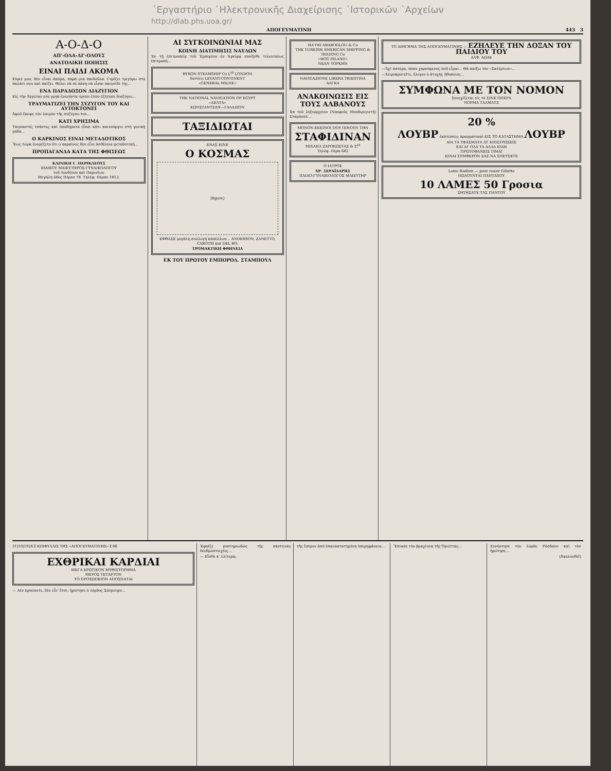᾿Εργαστήριο ᾿Ηλεκτρονικῆς Διαχείρισης ῾Ιστορικῶν ᾿Αρχείων
http://dlab.phs.uoa.gr/
ΑΠΟΓΕΥΜΑΤΙΝΗ 443 3
Α-Ο-Δ-Ο
ΑΠ'-ΟΛΑ-ΔΙ'-ΟΛΟΥΣ
ΑΝΑΤΟΛΙΚΗ ΠΟΙΗΣΙΣ
ΕΙΝΑΙ ΠΑΙΔΙ ΑΚΟΜΑ
Κύριέ μου, δὲν εἶναι ἀκόμα, παρὰ μιὰ παιδοῦλα. Γυρίζει τριγύρω στὸ παλάτι σου καὶ παίζει. Θέλει νὰ σὲ κάνῃ νὰ εἶσαι παιγνίδι της...
ΕΝΑ ΠΑΡΑΔΟΞΟΝ ΔΙΑΖΥΓΙΟΝ
Εἰς τὴν Ἀγγλίαν μία γρηὰ ἐνενήντα τριῶν ἐτῶν ἐζήτησε διαζύγιο...
ΤΡΑΥΜΑΤΙΖΕΙ ΤΗΝ ΣΥΖΥΓΟΝ ΤΟΥ ΚΑΙ ΑΥΤΟΚΤΟΝΕΙ
Ἀφοῦ ἔκοψε τὸν λαιμὸν τῆς συζύγου του...
ΚΑΤΙ ΧΡΗΣΙΜΑ
Ταιριαστές τσάντες καὶ ὑποδήματα εἶναι κάτι καινούργιο στὴ γενικὴ μόδα...
Ο ΚΑΡΚΙΝΟΣ ΕΙΝΑΙ ΜΕΤΑΔΟΤΙΚΟΣ
Ἕως τώρα ἐνομίζετο ὅτι ὁ καρκίνος δὲν εἶνε ἀσθένεια μεταδοτική...
ΠΡΟΠΑΓΑΝΔΑ ΚΑΤΑ ΤΗΣ ΦΘΙΣΕΩΣ
ΚΛΙΝΙΚΗ Γ. ΠΕΡΙΚΛΕΟΥΣ
ΕΙΔΙΚΟΥ ΜΑΙΕΥΤΗΡΟΣ-ΓΥΝΑΙΚΟΛΟΓΟΥ
τοῦ Λονδίνου καὶ Παρισίων
Μεγάλη ὁδὸς Πέραν 78. Τηλέφ. Πέραν 1812.
ΑΙ ΣΥΓΚΟΙΝΩΝΙΑΙ ΜΑΣ
ΚΟΙΝΗ ΔΙΑΤΙΜΗΣΙΣ ΝΑΥΛΩΝ
Ἐν τῇ ἐπιτροπείᾳ τοῦ Ἐμπορίου ἐν Ἀγκύρᾳ συνῆλθε τελευταίως ἐπιτροπὴ...
BYRON STEAMSHIP Co L<sup>td</sup> LONDON
Service LEVANT-CONTINENT
«GENERAL MILNE»
THE NATIONAL NAVIGATION OF EGYPT
«ΔΕΛΤΑ»
ΚΩΝΣΤΑΝΤΖΑΝ—ΓΑΛΑΖΙΟΝ
ΤΑΞΙΔΙΩΤΑΙ
ΕΝΑΣ ΕΙΝΕ
Ο ΚΟΣΜΑΣ
[figure]
ΕΦΘΑΣΕ μεγάλη συλλογὴ καπέλλων... ANDERSON, ZANETTO, CAROTSI καὶ DEL BO.
ΤΡΟΜΑΚΤΙΚΗ ΦΘΗΝΕΙΑ
ΕΚ ΤΟΥ ΠΡΩΤΟΥ ΕΜΠΟΡΟΔ. ΣΤΑΜΠΟΥΛ
HA'I'RI ARABOGLOU & Co
THE TURKISH AMERICAN SHIPPING & TRADING Co
«HOG ISLAND»
ΝΕΑΝ ΥΟΡΚΗΝ
NAVIGAZIONE LIBERA TRIESTINA
ΑΛΓΚΑ
ΑΝΑΚΟΙΝΩΣΙΣ ΕΙΣ ΤΟΥΣ ΑΛΒΑΝΟΥΣ
Ἐκ τοῦ ληξιαρχείου (Νουφοὺς Μουδιριγιετὴ) Σταμπούλ...
ΜΟΝΟΝ ΕΚΕΙΝΟΙ ΠΟΥ ΠΙΝΟΥΝ ΤΗΝ
ΣΤΑΦΙΔΙΝΑΝ
ΜΙΧΑΗΛ ΖΑΡΟΚΩΣΤΑΣ & Σ<sup>ΙΑ</sup>
Τηλέφ. Πέρα 682
Ο ΙΑΤΡΟΣ
ΧΡ. ΣΕΡΑΪΔΑΡΗΣ
ΠΑΙΔΟ-ΓΥΝΑΙΚΟΛΟΓΟΣ ΜΑΙΕΥΤΗΡ
ΤΟ ΔΙΗΓΗΜΑ ΤΗΣ ΑΠΟΓΕΥΜΑΤΙΝΗΣ — ΕΖΗΛΕΥΕ ΤΗΝ ΔΟΞΑΝ ΤΟΥ ΠΑΙΔΙΟΥ ΤΟΥ
ΑΛΦ. ΔΩΔΕ
—Ἄχ! πατέρα, πόσο χαρούμενος ποῦ εἶμαι... Θὰ παίξω τὸν «Σατέρτων»...
—Χειροκροτεῖτε, ἔλεγεν ὁ ἀτυχὴς ἠθοποιός...
ΣΥΜΦΩΝΑ ΜΕ ΤΟΝ ΝΟΜΟΝ
Συνεχίζεται εἰς τὸ ΣΙΝΕ ΟΠΕΡΑ
ΝΟΡΜΑ ΤΑΛΜΑΤΖ
20 %
ΛΟΥΒΡ ἐκπτώσεις πραγματικαὶ ΕΙΣ ΤΟ ΚΑΤΑΣΤΗΜΑ ΛΟΥΒΡ
ΔΙΑ ΤΑ ΥΦΑΣΜΑΤΑ ΔΙ' ΕΠΙΣΤΡΩΣΕΙΣ
ΚΑΙ ΔΙ' ΟΛΑ ΤΑ ΑΛΛΑ ΕΙΔΗ
ΠΡΩΤΟΦΑΝΕΙΣ ΤΙΜΑΙ
ΕΙΝΑΙ ΣΥΜΦΕΡΟΝ ΣΑΣ ΝΑ ΣΠΕΥΣΕΤΕ
Lame Radium — pour rasoir Gillette
ΠΩΛΟΥΝΤΑΙ ΠΑΝΤΑΧΟΥ
10 ΛΑΜΕΣ 50 Γροσια
ΖΗΤΗΣΑΤΕ ΤΑΣ ΠΑΝΤΟΥ
31|10|1926 ∥ ΕΠΙΦΥΛΛΙΣ ΤΗΣ «ΑΠΟΓΕΥΜΑΤΙΝΗΣ» ∥ 88
ΕΧΘΡΙΚΑΙ ΚΑΡΔΙΑΙ
ΜΕΓΑ ΕΡΩΤΙΚΟΝ ΜΥΘΙΣΤΟΡΗΜΑ
ΜΕΡΟΣ ΤΕΤΑΡΤΟΝ
ΤΟ ΠΡΟΣΩΠΕΙΟΝ ΑΠΟΣΠΑΤΑΙ
— Δὲν κρυώνετε, δὲν εἶν' ἔτσι; ἠρώτησε ὁ λόρδος Σέσμουρυ...
Ἐφαίζε μυστηριωδῶς τῆς σκοτεινὲς δενδροστοιχίες...
— Εἶσθε κ' λλίτερα;
τῆς ἔσερνε ἀπὸ ἐπαναστατημένη ὑπερηφάνεια...
Ἔπιασε τὸν βραχίονα τῆς Ὀριέττας...
Συνήντησε τὸν λόρδο Ρόσδαυν καὶ τὸν ἠρώτησε...
(Ἀκολουθεῖ)